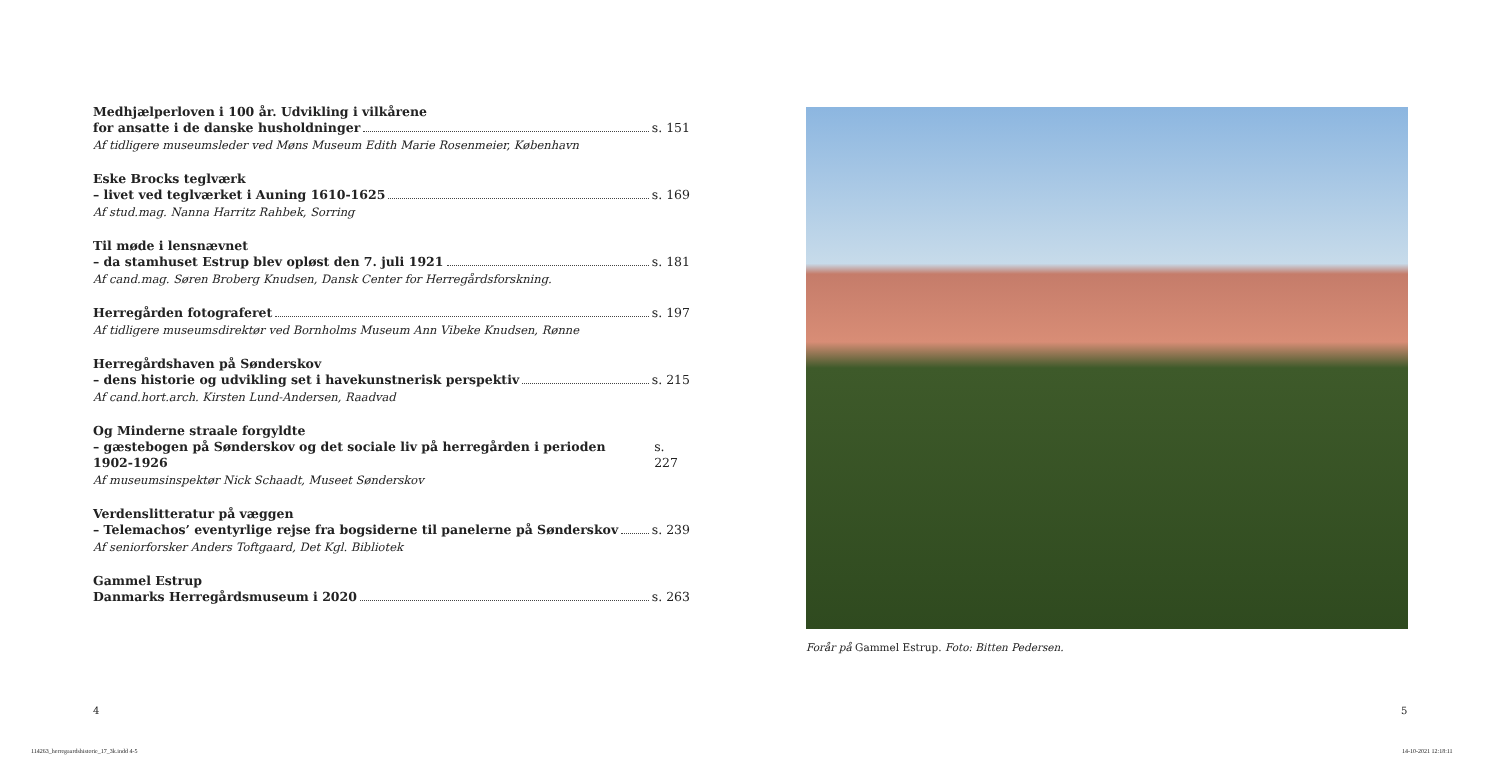Medhjælperloven i 100 år. Udvikling i vilkårene
for ansatte i de danske husholdninger s. 151
Af tidligere museumsleder ved Møns Museum Edith Marie Rosenmeier, København
Eske Brocks teglværk
– livet ved teglværket i Auning 1610-1625 s. 169
Af stud.mag. Nanna Harritz Rahbek, Sorring
Til møde i lensnævnet
– da stamhuset Estrup blev opløst den 7. juli 1921 s. 181
Af cand.mag. Søren Broberg Knudsen, Dansk Center for Herregårdsforskning.
Herregården fotograferet s. 197
Af tidligere museumsdirektør ved Bornholms Museum Ann Vibeke Knudsen, Rønne
Herregårdshaven på Sønderskov
– dens historie og udvikling set i havekunstnerisk perspektiv s. 215
Af cand.hort.arch. Kirsten Lund-Andersen, Raadvad
Og Minderne straale forgyldte
– gæstebogen på Sønderskov og det sociale liv på herregården i perioden 1902-1926 s. 227
Af museumsinspektør Nick Schaadt, Museet Sønderskov
Verdenslitteratur på væggen
– Telemachos’ eventyrlige rejse fra bogsiderne til panelerne på Sønderskov s. 239
Af seniorforsker Anders Toftgaard, Det Kgl. Bibliotek
Gammel Estrup
Danmarks Herregårdsmuseum i 2020 s. 263
Forår på Gammel Estrup. Foto: Bitten Pedersen.
4 5
114263_herregaardshistorie_17_3k.indd 4-5
14-10-2021 12:18:11